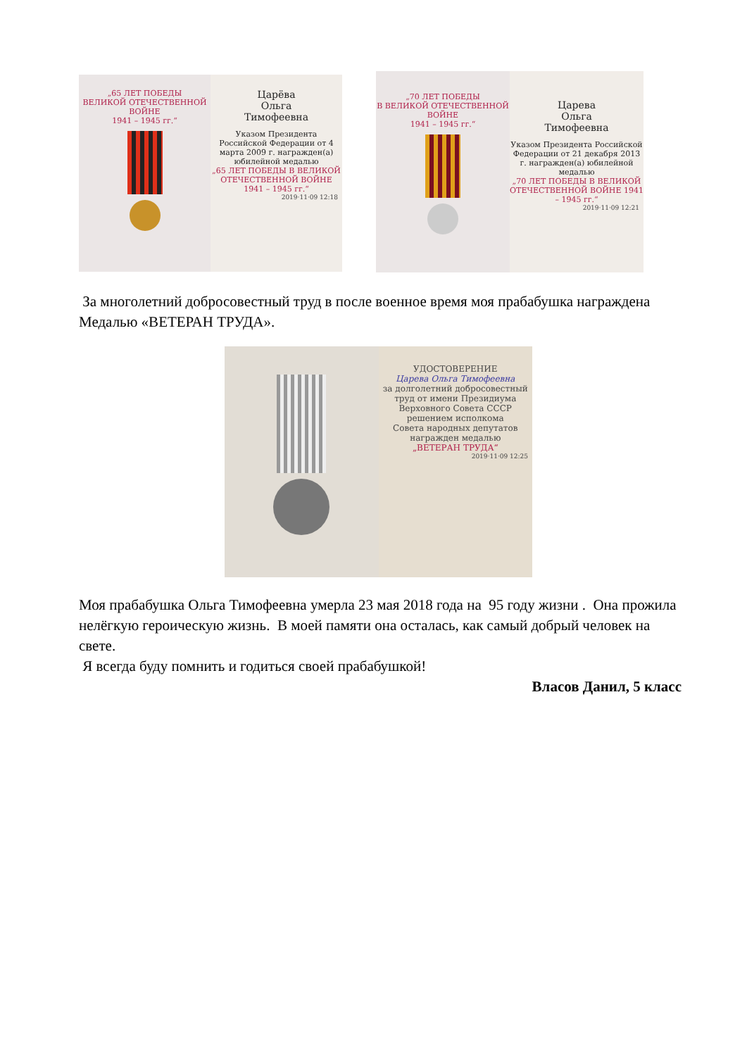„65 ЛЕТ ПОБЕДЫ
ВЕЛИКОЙ ОТЕЧЕСТВЕННОЙ ВОЙНЕ
1941 – 1945 гг.“
Царёва
Ольга
Тимофеевна
Указом Президента Российской Федерации от 4 марта 2009 г. награжден(а) юбилейной медалью
„65 ЛЕТ ПОБЕДЫ В ВЕЛИКОЙ ОТЕЧЕСТВЕННОЙ ВОЙНЕ 1941 – 1945 гг.“
2019·11·09 12:18
„70 ЛЕТ ПОБЕДЫ
В ВЕЛИКОЙ ОТЕЧЕСТВЕННОЙ ВОЙНЕ
1941 – 1945 гг.“
Царева
Ольга
Тимофеевна
Указом Президента Российской Федерации от 21 декабря 2013 г. награжден(а) юбилейной медалью
„70 ЛЕТ ПОБЕДЫ В ВЕЛИКОЙ ОТЕЧЕСТВЕННОЙ ВОЙНЕ 1941 – 1945 гг.“
2019·11·09 12:21
За многолетний добросовестный труд в после военное время моя прабабушка награждена Медалью «ВЕТЕРАН ТРУДА».
УДОСТОВЕРЕНИЕ
Царева Ольга Тимофеевна
за долголетний добросовестный труд от имени Президиума Верховного Совета СССР решением исполкома
Совета народных депутатов
награжден медалью
„ВЕТЕРАН ТРУДА“
2019·11·09 12:25
Моя прабабушка Ольга Тимофеевна умерла 23 мая 2018 года на 95 году жизни . Она прожила нелёгкую героическую жизнь. В моей памяти она осталась, как самый добрый человек на свете.
Я всегда буду помнить и годиться своей прабабушкой!
Власов Данил, 5 класс